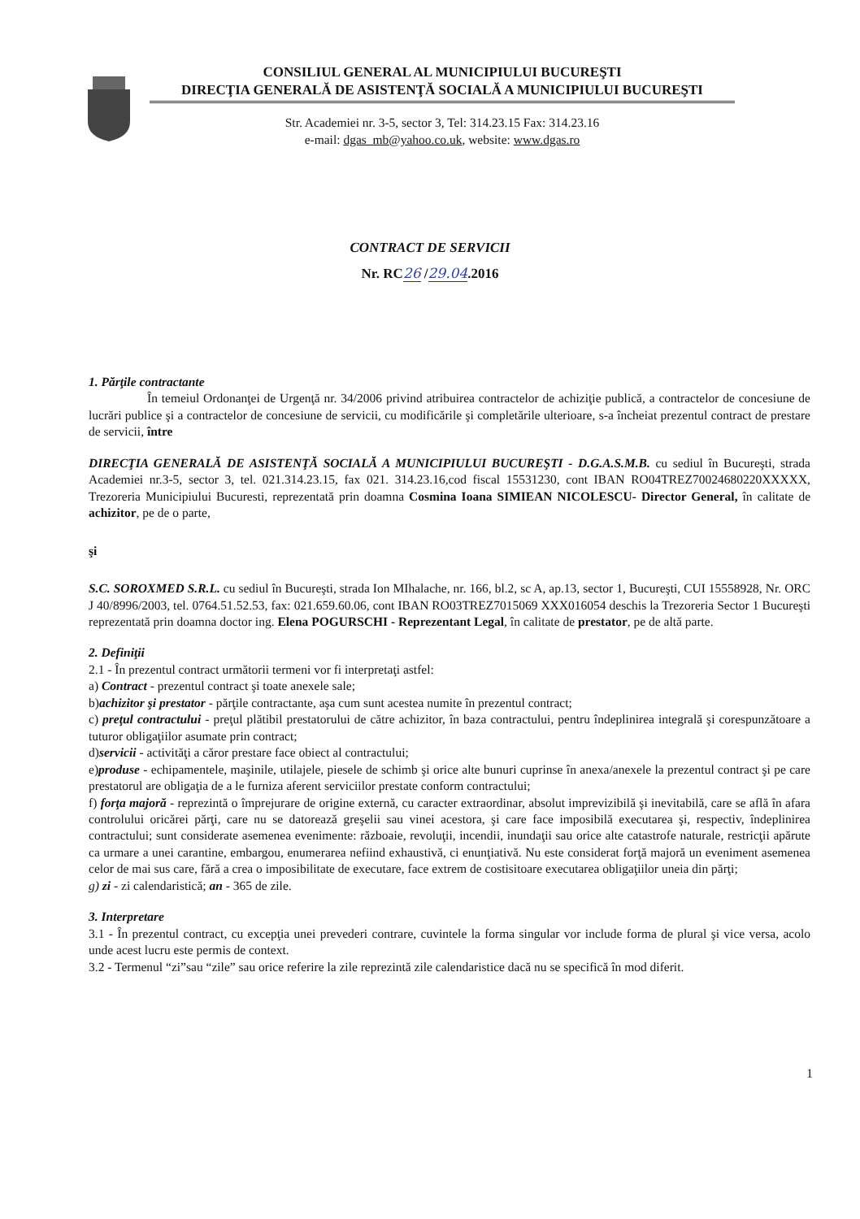CONSILIUL GENERAL AL MUNICIPIULUI BUCUREŞTI
DIRECŢIA GENERALĂ DE ASISTENŢĂ SOCIALĂ A MUNICIPIULUI BUCUREŞTI
Str. Academiei nr. 3-5, sector 3, Tel: 314.23.15 Fax: 314.23.16
e-mail: dgas_mb@yahoo.co.uk, website: www.dgas.ro
CONTRACT DE SERVICII
Nr. RC26 /29.04.2016
1. Părţile contractante
În temeiul Ordonanţei de Urgenţă nr. 34/2006 privind atribuirea contractelor de achiziţie publică, a contractelor de concesiune de lucrări publice şi a contractelor de concesiune de servicii, cu modificările şi completările ulterioare, s-a încheiat prezentul contract de prestare de servicii, între
DIRECŢIA GENERALĂ DE ASISTENŢĂ SOCIALĂ A MUNICIPIULUI BUCUREŞTI - D.G.A.S.M.B. cu sediul în Bucureşti, strada Academiei nr.3-5, sector 3, tel. 021.314.23.15, fax 021. 314.23.16,cod fiscal 15531230, cont IBAN RO04TREZ70024680220XXXXX, Trezoreria Municipiului Bucuresti, reprezentată prin doamna Cosmina Ioana SIMIEAN NICOLESCU- Director General, în calitate de achizitor, pe de o parte,
şi
S.C. SOROXMED S.R.L. cu sediul în Bucureşti, strada Ion MIhalache, nr. 166, bl.2, sc A, ap.13, sector 1, Bucureşti, CUI 15558928, Nr. ORC J 40/8996/2003, tel. 0764.51.52.53, fax: 021.659.60.06, cont IBAN RO03TREZ7015069 XXX016054 deschis la Trezoreria Sector 1 Bucureşti reprezentată prin doamna doctor ing. Elena POGURSCHI - Reprezentant Legal, în calitate de prestator, pe de altă parte.
2. Definiţii
2.1 - În prezentul contract următorii termeni vor fi interpretaţi astfel:
a) Contract - prezentul contract şi toate anexele sale;
b)achizitor şi prestator - părţile contractante, aşa cum sunt acestea numite în prezentul contract;
c) preţul contractului - preţul plătibil prestatorului de către achizitor, în baza contractului, pentru îndeplinirea integrală şi corespunzătoare a tuturor obligaţiilor asumate prin contract;
d)servicii - activităţi a căror prestare face obiect al contractului;
e)produse - echipamentele, maşinile, utilajele, piesele de schimb şi orice alte bunuri cuprinse în anexa/anexele la prezentul contract şi pe care prestatorul are obligaţia de a le furniza aferent serviciilor prestate conform contractului;
f) forţa majoră - reprezintă o împrejurare de origine externă, cu caracter extraordinar, absolut imprevizibilă şi inevitabilă, care se află în afara controlului oricărei părţi, care nu se datorează greşelii sau vinei acestora, şi care face imposibilă executarea şi, respectiv, îndeplinirea contractului; sunt considerate asemenea evenimente: războaie, revoluţii, incendii, inundaţii sau orice alte catastrofe naturale, restricţii apărute ca urmare a unei carantine, embargou, enumerarea nefiind exhaustivă, ci enunţiativă. Nu este considerat forţă majoră un eveniment asemenea celor de mai sus care, fără a crea o imposibilitate de executare, face extrem de costisitoare executarea obligaţiilor uneia din părţi;
g) zi - zi calendaristică; an - 365 de zile.
3. Interpretare
3.1 - În prezentul contract, cu excepţia unei prevederi contrare, cuvintele la forma singular vor include forma de plural şi vice versa, acolo unde acest lucru este permis de context.
3.2 - Termenul “zi”sau “zile” sau orice referire la zile reprezintă zile calendaristice dacă nu se specifică în mod diferit.
1